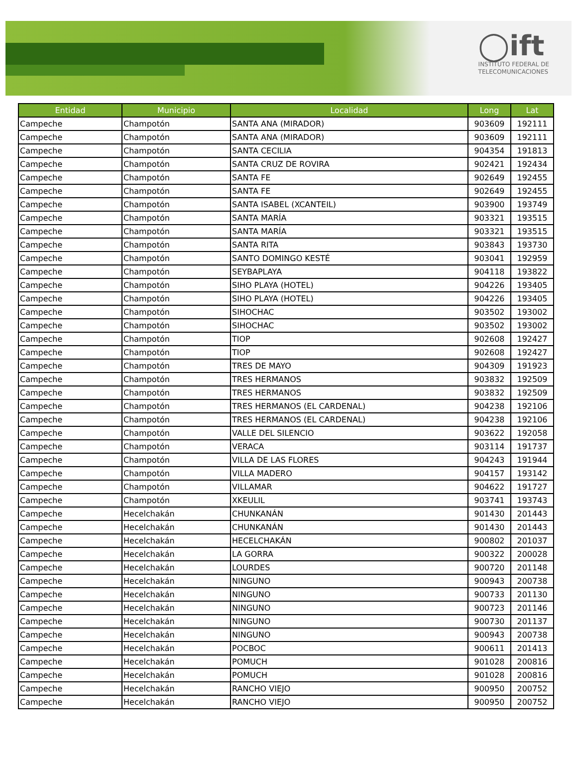◯ift
INSTITUTO FEDERAL DE
TELECOMUNICACIONES
| Entidad | Municipio | Localidad | Long | Lat |
| --- | --- | --- | --- | --- |
| Campeche | Champotón | SANTA ANA (MIRADOR) | 903609 | 192111 |
| Campeche | Champotón | SANTA ANA (MIRADOR) | 903609 | 192111 |
| Campeche | Champotón | SANTA CECILIA | 904354 | 191813 |
| Campeche | Champotón | SANTA CRUZ DE ROVIRA | 902421 | 192434 |
| Campeche | Champotón | SANTA FE | 902649 | 192455 |
| Campeche | Champotón | SANTA FE | 902649 | 192455 |
| Campeche | Champotón | SANTA ISABEL (XCANTEIL) | 903900 | 193749 |
| Campeche | Champotón | SANTA MARÍA | 903321 | 193515 |
| Campeche | Champotón | SANTA MARÍA | 903321 | 193515 |
| Campeche | Champotón | SANTA RITA | 903843 | 193730 |
| Campeche | Champotón | SANTO DOMINGO KESTÉ | 903041 | 192959 |
| Campeche | Champotón | SEYBAPLAYA | 904118 | 193822 |
| Campeche | Champotón | SIHO PLAYA (HOTEL) | 904226 | 193405 |
| Campeche | Champotón | SIHO PLAYA (HOTEL) | 904226 | 193405 |
| Campeche | Champotón | SIHOCHAC | 903502 | 193002 |
| Campeche | Champotón | SIHOCHAC | 903502 | 193002 |
| Campeche | Champotón | TIOP | 902608 | 192427 |
| Campeche | Champotón | TIOP | 902608 | 192427 |
| Campeche | Champotón | TRES DE MAYO | 904309 | 191923 |
| Campeche | Champotón | TRES HERMANOS | 903832 | 192509 |
| Campeche | Champotón | TRES HERMANOS | 903832 | 192509 |
| Campeche | Champotón | TRES HERMANOS (EL CARDENAL) | 904238 | 192106 |
| Campeche | Champotón | TRES HERMANOS (EL CARDENAL) | 904238 | 192106 |
| Campeche | Champotón | VALLE DEL SILENCIO | 903622 | 192058 |
| Campeche | Champotón | VERACA | 903114 | 191737 |
| Campeche | Champotón | VILLA DE LAS FLORES | 904243 | 191944 |
| Campeche | Champotón | VILLA MADERO | 904157 | 193142 |
| Campeche | Champotón | VILLAMAR | 904622 | 191727 |
| Campeche | Champotón | XKEULIL | 903741 | 193743 |
| Campeche | Hecelchakán | CHUNKANÁN | 901430 | 201443 |
| Campeche | Hecelchakán | CHUNKANÁN | 901430 | 201443 |
| Campeche | Hecelchakán | HECELCHAKÁN | 900802 | 201037 |
| Campeche | Hecelchakán | LA GORRA | 900322 | 200028 |
| Campeche | Hecelchakán | LOURDES | 900720 | 201148 |
| Campeche | Hecelchakán | NINGUNO | 900943 | 200738 |
| Campeche | Hecelchakán | NINGUNO | 900733 | 201130 |
| Campeche | Hecelchakán | NINGUNO | 900723 | 201146 |
| Campeche | Hecelchakán | NINGUNO | 900730 | 201137 |
| Campeche | Hecelchakán | NINGUNO | 900943 | 200738 |
| Campeche | Hecelchakán | POCBOC | 900611 | 201413 |
| Campeche | Hecelchakán | POMUCH | 901028 | 200816 |
| Campeche | Hecelchakán | POMUCH | 901028 | 200816 |
| Campeche | Hecelchakán | RANCHO VIEJO | 900950 | 200752 |
| Campeche | Hecelchakán | RANCHO VIEJO | 900950 | 200752 |